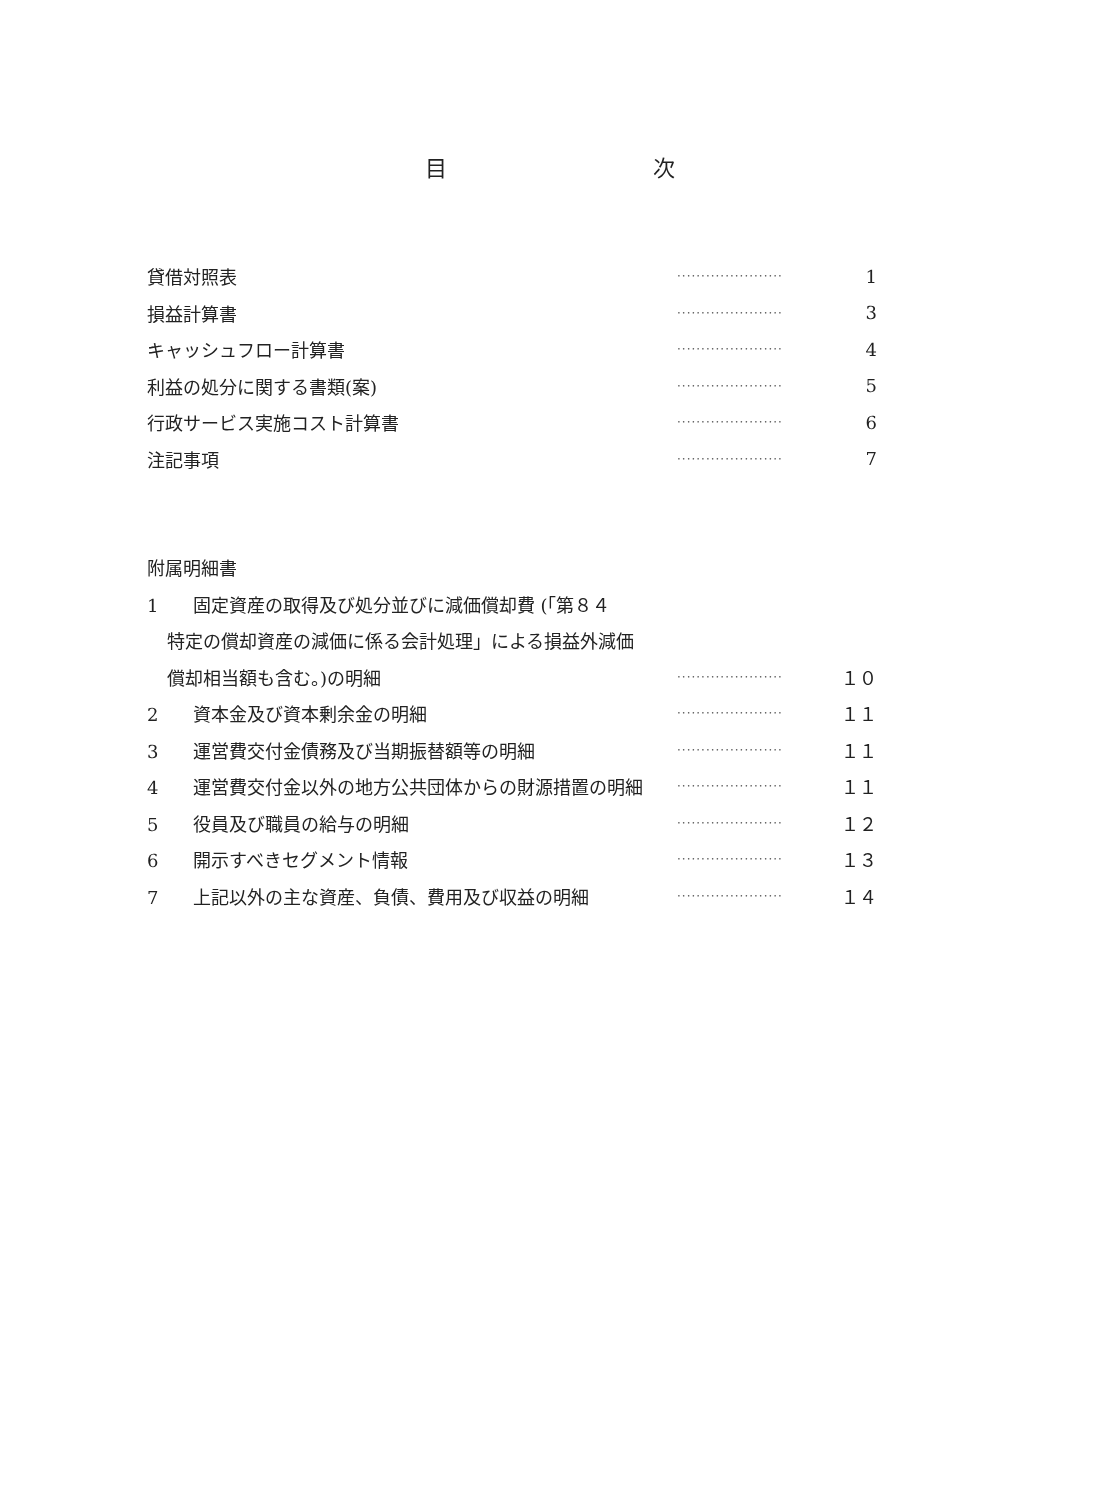目 次
貸借対照表 ······················ 1
損益計算書 ······················ 3
キャッシュフロー計算書 ······················ 4
利益の処分に関する書類(案) ······················ 5
行政サービス実施コスト計算書 ······················ 6
注記事項 ······················ 7
附属明細書
1 固定資産の取得及び処分並びに減価償却費 (「第８４
特定の償却資産の減価に係る会計処理」による損益外減価
償却相当額も含む。)の明細 ······················ １０
2 資本金及び資本剰余金の明細 ······················ １１
3 運営費交付金債務及び当期振替額等の明細 ······················ １１
4 運営費交付金以外の地方公共団体からの財源措置の明細 ······················ １１
5 役員及び職員の給与の明細 ······················ １２
6 開示すべきセグメント情報 ······················ １３
7 上記以外の主な資産、負債、費用及び収益の明細 ······················ １４